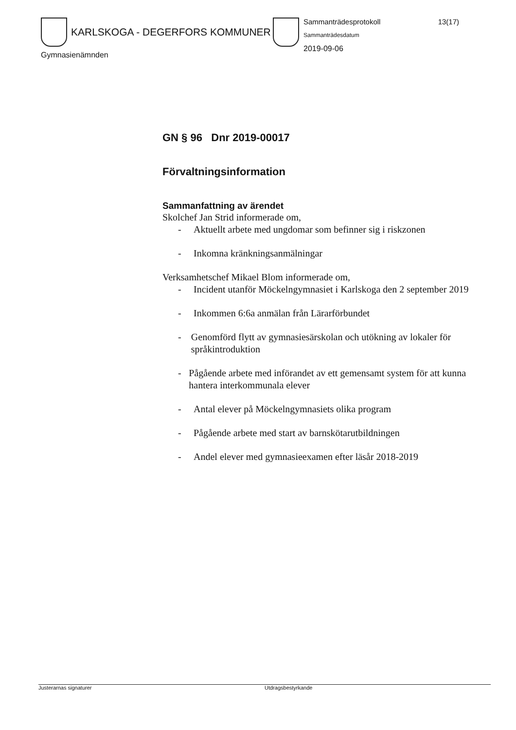KARLSKOGA - DEGERFORS KOMMUNER
Gymnasienämnden
Sammanträdesprotokoll 13(17)
Sammanträdesdatum
2019-09-06
GN § 96 Dnr 2019-00017
Förvaltningsinformation
Sammanfattning av ärendet
Skolchef Jan Strid informerade om,
- Aktuellt arbete med ungdomar som befinner sig i riskzonen
- Inkomna kränkningsanmälningar
Verksamhetschef Mikael Blom informerade om,
- Incident utanför Möckelngymnasiet i Karlskoga den 2 september 2019
- Inkommen 6:6a anmälan från Lärarförbundet
- Genomförd flytt av gymnasiesärskolan och utökning av lokaler för språkintroduktion
- Pågående arbete med införandet av ett gemensamt system för att kunna hantera interkommunala elever
- Antal elever på Möckelngymnasiets olika program
- Pågående arbete med start av barnskötarutbildningen
- Andel elever med gymnasieexamen efter läsår 2018-2019
Justerarnas signaturer Utdragsbestyrkande